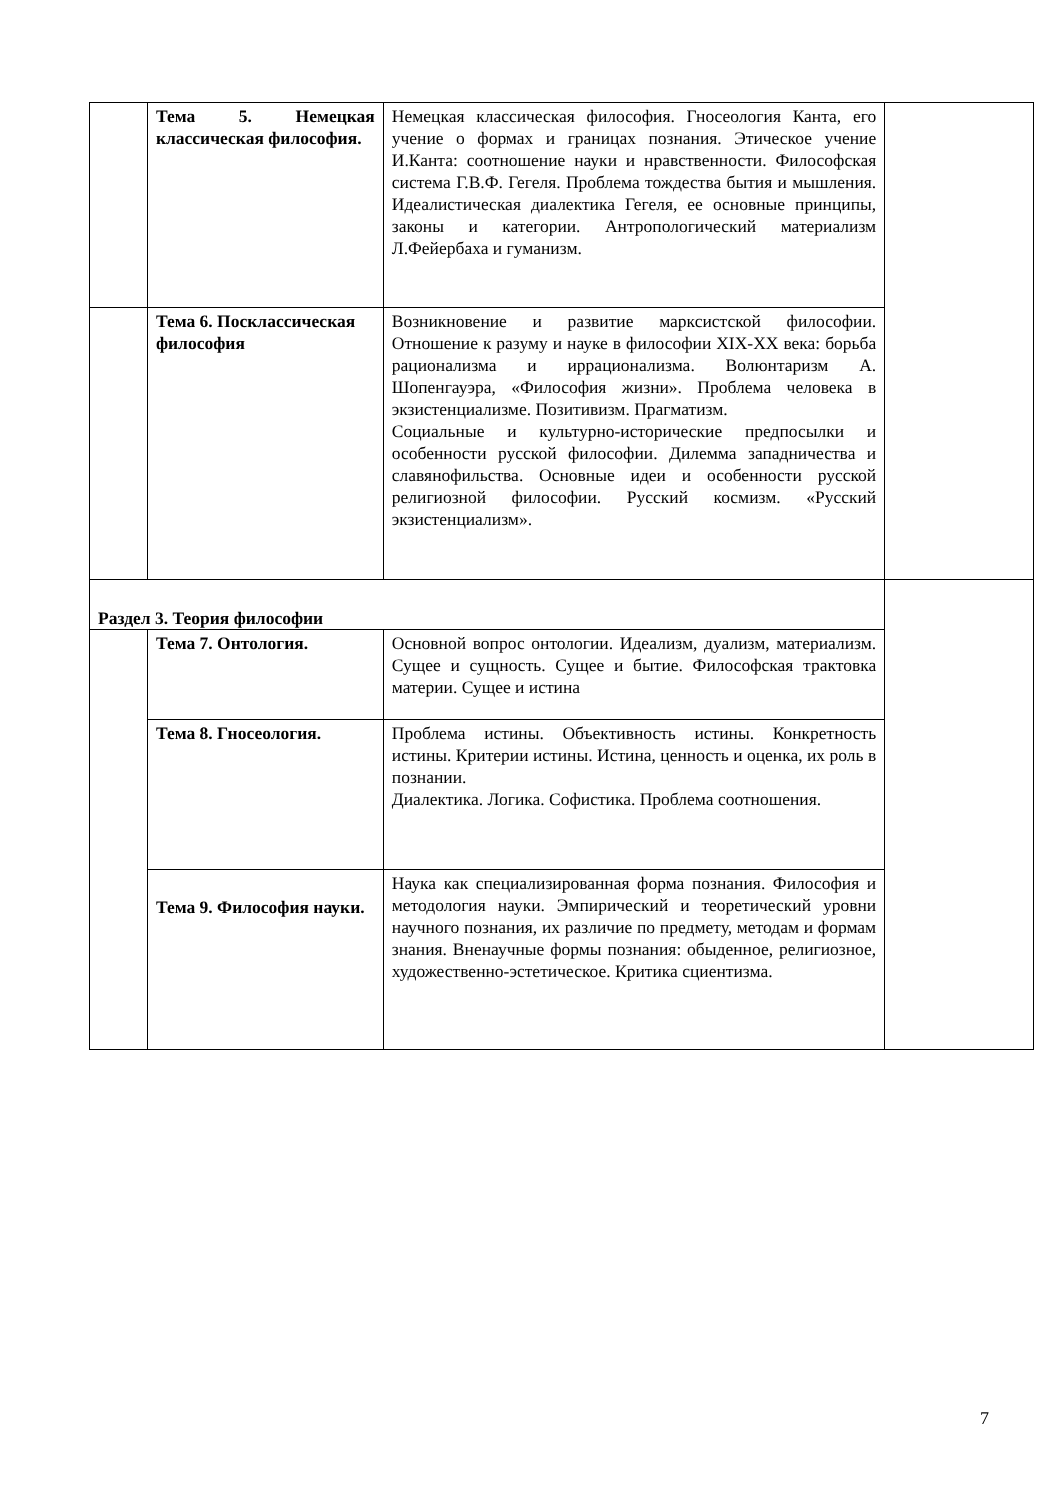| | Тема 5. Немецкая классическая философия. | Немецкая классическая философия. Гносеология Канта, его учение о формах и границах познания. Этическое учение И.Канта: соотношение науки и нравственности. Философская система Г.В.Ф. Гегеля. Проблема тождества бытия и мышления. Идеалистическая диалектика Гегеля, ее основные принципы, законы и категории. Антропологический материализм Л.Фейербаха и гуманизм. | |
| | Тема 6. Посклассическая философия | Возникновение и развитие марксистской философии. Отношение к разуму и науке в философии XIX-XX века: борьба рационализма и иррационализма. Волюнтаризм А. Шопенгауэра, «Философия жизни». Проблема человека в экзистенциализме. Позитивизм. Прагматизм. Социальные и культурно-исторические предпосылки и особенности русской философии. Дилемма западничества и славянофильства. Основные идеи и особенности русской религиозной философии. Русский космизм. «Русский экзистенциализм». | |
| Раздел 3. Теория философии | | | |
| | Тема 7. Онтология. | Основной вопрос онтологии. Идеализм, дуализм, материализм. Сущее и сущность. Сущее и бытие. Философская трактовка материи. Сущее и истина | |
| | Тема 8. Гносеология. | Проблема истины. Объективность истины. Конкретность истины. Критерии истины. Истина, ценность и оценка, их роль в познании. Диалектика. Логика. Софистика. Проблема соотношения. | |
| | Тема 9. Философия науки. | Наука как специализированная форма познания. Философия и методология науки. Эмпирический и теоретический уровни научного познания, их различие по предмету, методам и формам знания. Вненаучные формы познания: обыденное, религиозное, художественно-эстетическое. Критика сциентизма. | |
7